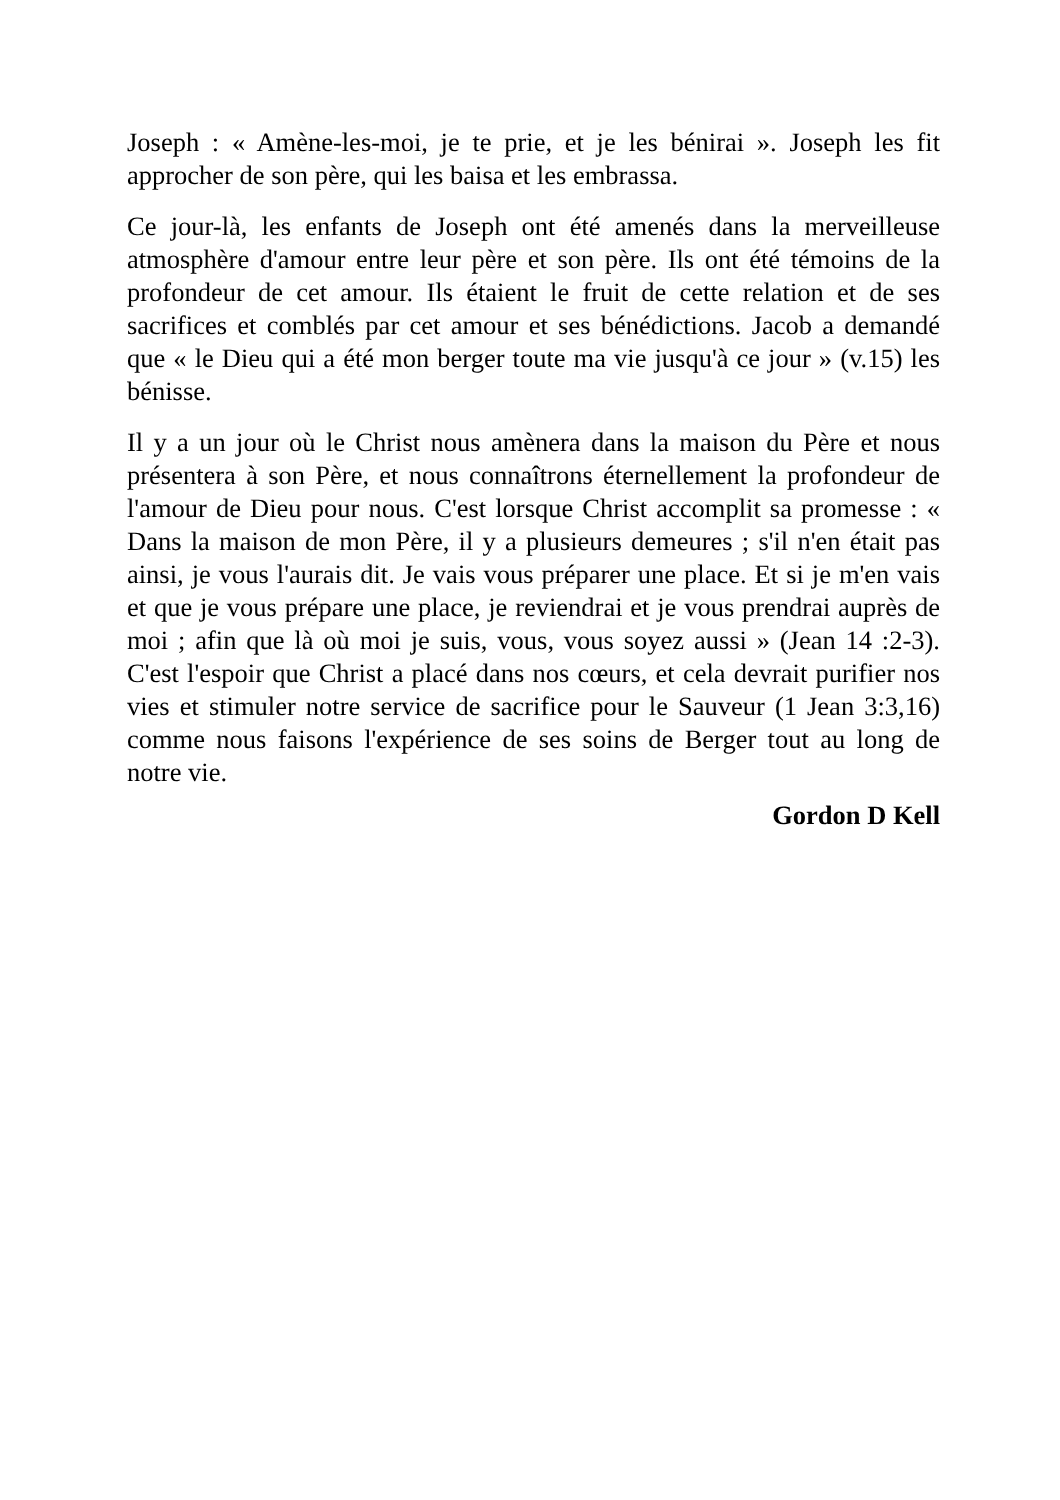Joseph : « Amène-les-moi, je te prie, et je les bénirai ». Joseph les fit approcher de son père, qui les baisa et les embrassa.
Ce jour-là, les enfants de Joseph ont été amenés dans la merveilleuse atmosphère d'amour entre leur père et son père. Ils ont été témoins de la profondeur de cet amour. Ils étaient le fruit de cette relation et de ses sacrifices et comblés par cet amour et ses bénédictions. Jacob a demandé que « le Dieu qui a été mon berger toute ma vie jusqu'à ce jour » (v.15) les bénisse.
Il y a un jour où le Christ nous amènera dans la maison du Père et nous présentera à son Père, et nous connaîtrons éternellement la profondeur de l'amour de Dieu pour nous. C'est lorsque Christ accomplit sa promesse : « Dans la maison de mon Père, il y a plusieurs demeures ; s'il n'en était pas ainsi, je vous l'aurais dit. Je vais vous préparer une place. Et si je m'en vais et que je vous prépare une place, je reviendrai et je vous prendrai auprès de moi ; afin que là où moi je suis, vous, vous soyez aussi » (Jean 14 :2-3). C'est l'espoir que Christ a placé dans nos cœurs, et cela devrait purifier nos vies et stimuler notre service de sacrifice pour le Sauveur (1 Jean 3:3,16) comme nous faisons l'expérience de ses soins de Berger tout au long de notre vie.
Gordon D Kell